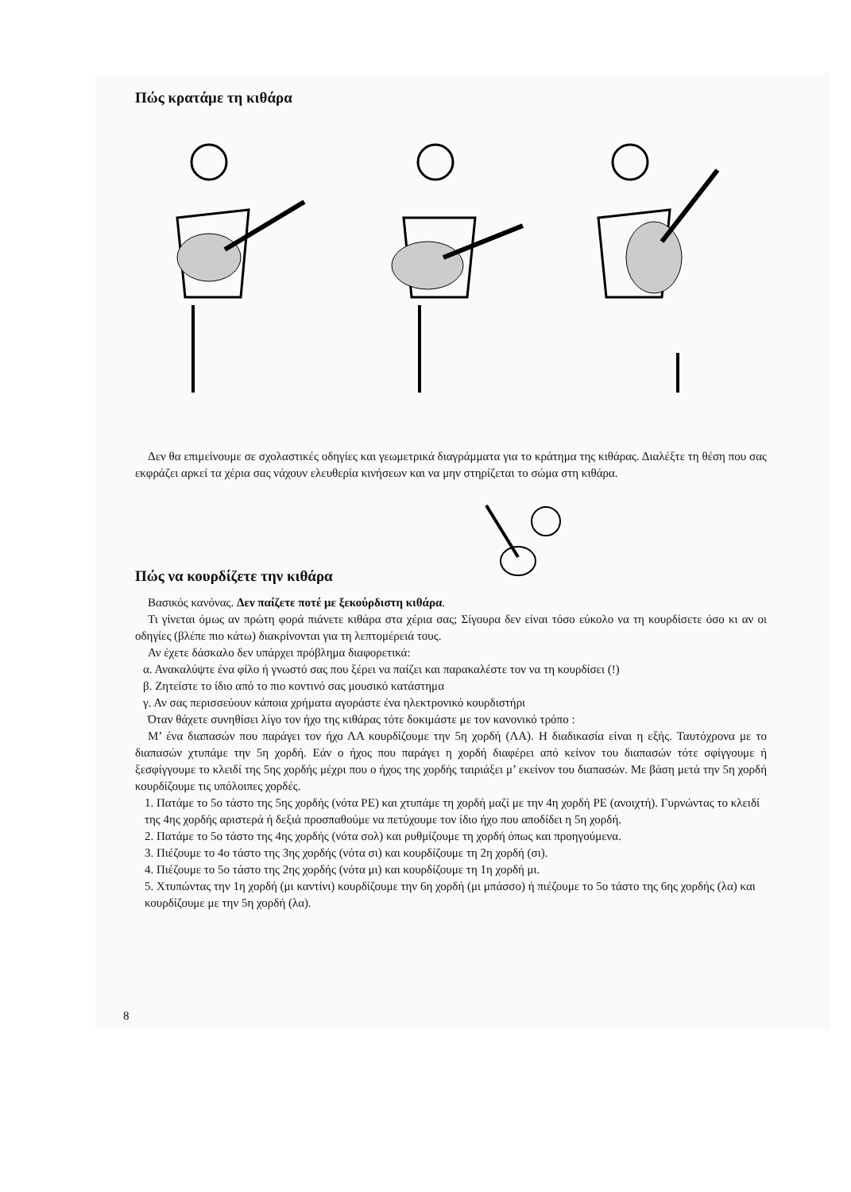Πώς κρατάμε τη κιθάρα
Δεν θα επιμείνουμε σε σχολαστικές οδηγίες και γεωμετρικά διαγράμματα για το κράτημα της κιθάρας. Διαλέξτε τη θέση που σας εκφράζει αρκεί τα χέρια σας νάχουν ελευθερία κινήσεων και να μην στηρίζεται το σώμα στη κιθάρα.
Πώς να κουρδίζετε την κιθάρα
Βασικός κανόνας. Δεν παίζετε ποτέ με ξεκούρδιστη κιθάρα.
Τι γίνεται όμως αν πρώτη φορά πιάνετε κιθάρα στα χέρια σας; Σίγουρα δεν είναι τόσο εύκολο να τη κουρδίσετε όσο κι αν οι οδηγίες (βλέπε πιο κάτω) διακρίνονται για τη λεπτομέρειά τους.
Αν έχετε δάσκαλο δεν υπάρχει πρόβλημα διαφορετικά:
α. Ανακαλύψτε ένα φίλο ή γνωστό σας που ξέρει να παίζει και παρακαλέστε τον να τη κουρδίσει (!)
β. Ζητείστε το ίδιο από το πιο κοντινό σας μουσικό κατάστημα
γ. Αν σας περισσεύουν κάποια χρήματα αγοράστε ένα ηλεκτρονικό κουρδιστήρι
Όταν θάχετε συνηθίσει λίγο τον ήχο της κιθάρας τότε δοκιμάστε με τον κανονικό τρόπο :
Μ’ ένα διαπασών που παράγει τον ήχο ΛΑ κουρδίζουμε την 5η χορδή (ΛΑ). Η διαδικασία είναι η εξής. Ταυτόχρονα με το διαπασών χτυπάμε την 5η χορδή. Εάν ο ήχος που παράγει η χορδή διαφέρει από κείνον του διαπασών τότε σφίγγουμε ή ξεσφίγγουμε το κλειδί της 5ης χορδής μέχρι που ο ήχος της χορδής ταιριάξει μ’ εκείνον του διαπασών. Με βάση μετά την 5η χορδή κουρδίζουμε τις υπόλοιπες χορδές.
1. Πατάμε το 5ο τάστο της 5ης χορδής (νότα ΡΕ) και χτυπάμε τη χορδή μαζί με την 4η χορδή ΡΕ (ανοιχτή). Γυρνώντας το κλειδί της 4ης χορδής αριστερά ή δεξιά προσπαθούμε να πετύχουμε τον ίδιο ήχο που αποδίδει η 5η χορδή.
2. Πατάμε το 5ο τάστο της 4ης χορδής (νότα σολ) και ρυθμίζουμε τη χορδή όπως και προηγούμενα.
3. Πιέζουμε το 4ο τάστο της 3ης χορδής (νότα σι) και κουρδίζουμε τη 2η χορδή (σι).
4. Πιέζουμε το 5ο τάστο της 2ης χορδής (νότα μι) και κουρδίζουμε τη 1η χορδή μι.
5. Χτυπώντας την 1η χορδή (μι καντίνι) κουρδίζουμε την 6η χορδή (μι μπάσσο) ή πιέζουμε το 5ο τάστο της 6ης χορδής (λα) και κουρδίζουμε με την 5η χορδή (λα).
8